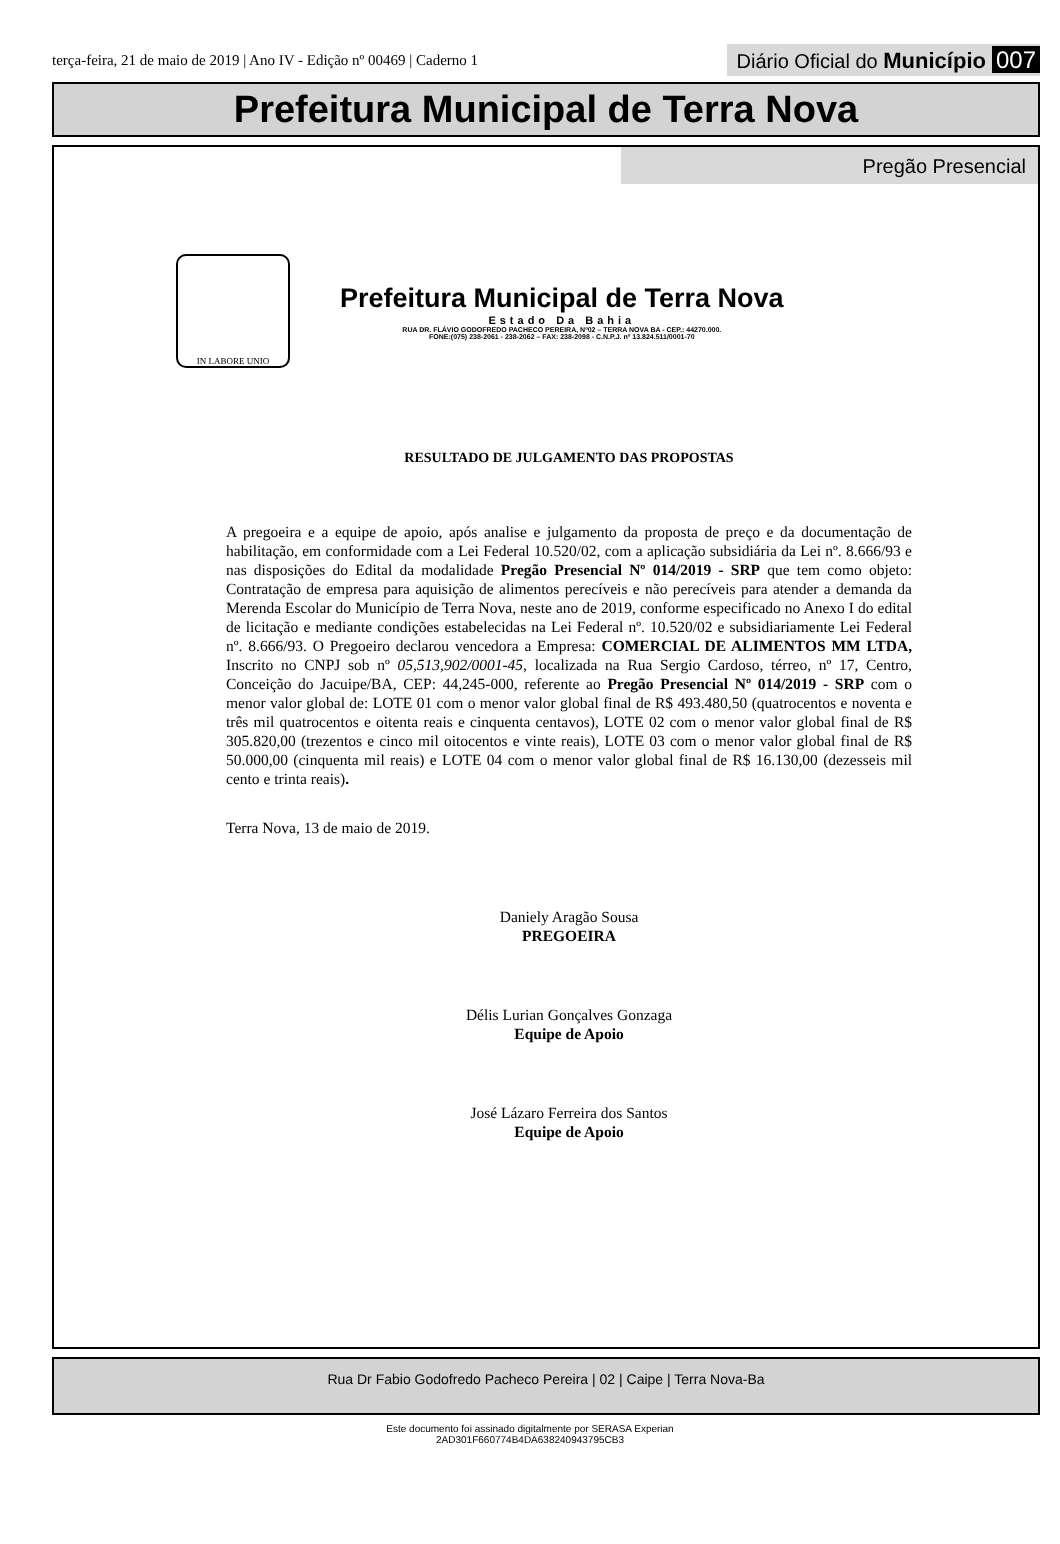terça-feira, 21 de maio de 2019 | Ano IV - Edição nº 00469 | Caderno 1
Diário Oficial do Município 007
Prefeitura Municipal de Terra Nova
Pregão Presencial
IN LABORE UNIO
Prefeitura Municipal de Terra Nova
Estado Da Bahia
RUA DR. FLÁVIO GODOFREDO PACHECO PEREIRA, Nº02 – TERRA NOVA BA - CEP.: 44270.000.
FONE:(075) 238-2061 - 238-2062 – FAX: 238-2098 - C.N.P.J. nº 13.824.511/0001-70
RESULTADO DE JULGAMENTO DAS PROPOSTAS
A pregoeira e a equipe de apoio, após analise e julgamento da proposta de preço e da documentação de habilitação, em conformidade com a Lei Federal 10.520/02, com a aplicação subsidiária da Lei nº. 8.666/93 e nas disposições do Edital da modalidade Pregão Presencial Nº 014/2019 - SRP que tem como objeto: Contratação de empresa para aquisição de alimentos perecíveis e não perecíveis para atender a demanda da Merenda Escolar do Município de Terra Nova, neste ano de 2019, conforme especificado no Anexo I do edital de licitação e mediante condições estabelecidas na Lei Federal nº. 10.520/02 e subsidiariamente Lei Federal nº. 8.666/93. O Pregoeiro declarou vencedora a Empresa: COMERCIAL DE ALIMENTOS MM LTDA, Inscrito no CNPJ sob nº 05,513,902/0001-45, localizada na Rua Sergio Cardoso, térreo, nº 17, Centro, Conceição do Jacuipe/BA, CEP: 44,245-000, referente ao Pregão Presencial Nº 014/2019 - SRP com o menor valor global de: LOTE 01 com o menor valor global final de R$ 493.480,50 (quatrocentos e noventa e três mil quatrocentos e oitenta reais e cinquenta centavos), LOTE 02 com o menor valor global final de R$ 305.820,00 (trezentos e cinco mil oitocentos e vinte reais), LOTE 03 com o menor valor global final de R$ 50.000,00 (cinquenta mil reais) e LOTE 04 com o menor valor global final de R$ 16.130,00 (dezesseis mil cento e trinta reais).
Terra Nova, 13 de maio de 2019.
Daniely Aragão Sousa
PREGOEIRA
Délis Lurian Gonçalves Gonzaga
Equipe de Apoio
José Lázaro Ferreira dos Santos
Equipe de Apoio
Rua Dr Fabio Godofredo Pacheco Pereira | 02 | Caipe | Terra Nova-Ba
Este documento foi assinado digitalmente por SERASA Experian
2AD301F660774B4DA638240943795CB3